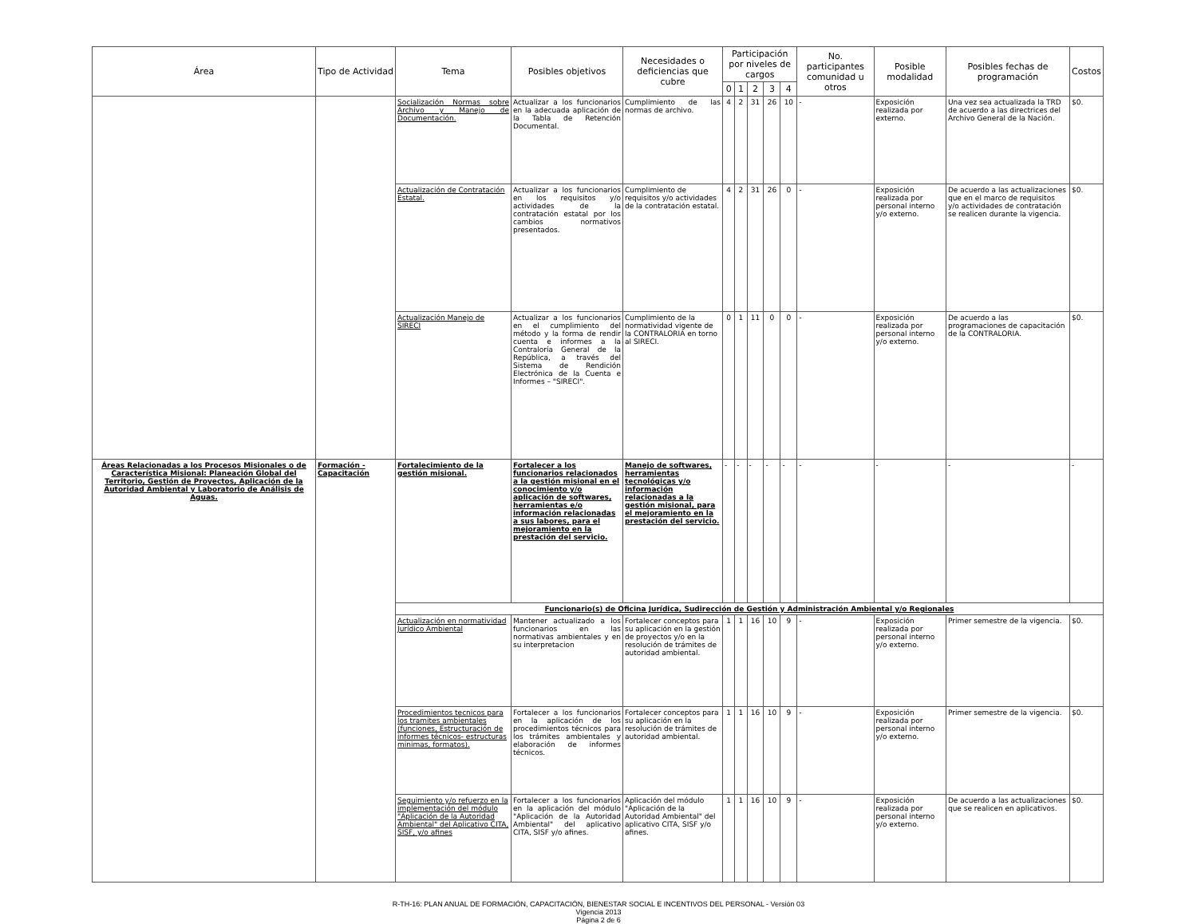| Área | Tipo de Actividad | Tema | Posibles objetivos | Necesidades o deficiencias que cubre | Participación por niveles de cargos | | | | | No. participantes comunidad u otros | Posible modalidad | Posibles fechas de programación | Costos |
| --- | --- | --- | --- | --- | --- | --- | --- | --- | --- | --- | --- | --- | --- |
| | | | | | 0 | 1 | 2 | 3 | 4 | | | | |
| | | Socialización Normas sobre Archivo y Manejo de Documentación. | Actualizar a los funcionarios en la adecuada aplicación de la Tabla de Retención Documental. | Cumplimiento de las normas de archivo. | 4 | 2 | 31 | 26 | 10 | - | Exposición realizada por externo. | Una vez sea actualizada la TRD de acuerdo a las directrices del Archivo General de la Nación. | $0. |
| | | Actualización de Contratación Estatal. | Actualizar a los funcionarios en los requisitos y/o actividades de la contratación estatal por los cambios normativos presentados. | Cumplimiento de requisitos y/o actividades de la contratación estatal. | 4 | 2 | 31 | 26 | 0 | - | Exposición realizada por personal interno y/o externo. | De acuerdo a las actualizaciones que en el marco de requisitos y/o actividades de contratación se realicen durante la vigencia. | $0. |
| | | Actualización Manejo de SIRECI | Actualizar a los funcionarios en el cumplimiento del método y la forma de rendir cuenta e informes a la Contraloría General de la República, a través del Sistema de Rendición Electrónica de la Cuenta e Informes – "SIRECI". | Cumplimiento de la normatividad vigente de la CONTRALORIA en torno al SIRECI. | 0 | 1 | 11 | 0 | 0 | - | Exposición realizada por personal interno y/o externo. | De acuerdo a las programaciones de capacitación de la CONTRALORIA. | $0. |
| Áreas Relacionadas a los Procesos Misionales o de Característica Misional: Planeación Global del Territorio, Gestión de Proyectos, Aplicación de la Autoridad Ambiental y Laboratorio de Análisis de Aguas. | Formación - Capacitación | Fortalecimiento de la gestión misional. | Fortalecer a los funcionarios relacionados a la gestión misional en el conocimiento y/o aplicación de softwares, herramientas e/o información relacionadas a sus labores, para el mejoramiento en la prestación del servicio. | Manejo de softwares, herramientas tecnológicas y/o información relacionadas a la gestión misional, para el mejoramiento en la prestación del servicio. | - | - | - | - | - | - | - | - | - |
| | | Funcionario(s) de Oficina Jurídica, Sudirección de Gestión y Administración Ambiental y/o Regionales | | | | | | | | | | | |
| | | Actualización en normatividad Jurídico Ambiental | Mantener actualizado a los funcionarios en las normativas ambientales y en su interpretacion | Fortalecer conceptos para su aplicación en la gestión de proyectos y/o en la resolución de trámites de autoridad ambiental. | 1 | 1 | 16 | 10 | 9 | - | Exposición realizada por personal interno y/o externo. | Primer semestre de la vigencia. | $0. |
| | | Procedimientos tecnicos para los tramites ambientales (funciones, Estructuración de informes técnicos- estructuras minimas, formatos). | Fortalecer a los funcionarios en la aplicación de los procedimientos técnicos para los trámites ambientales y elaboración de informes técnicos. | Fortalecer conceptos para su aplicación en la resolución de trámites de autoridad ambiental. | 1 | 1 | 16 | 10 | 9 | - | Exposición realizada por personal interno y/o externo. | Primer semestre de la vigencia. | $0. |
| | | Seguimiento y/o refuerzo en la implementación del módulo "Aplicación de la Autoridad Ambiental" del Aplicativo CITA, SISF, y/o afines | Fortalecer a los funcionarios en la aplicación del módulo "Aplicación de la Autoridad Ambiental" del aplicativo CITA, SISF y/o afines. | Aplicación del módulo "Aplicación de la Autoridad Ambiental" del aplicativo CITA, SISF y/o afines. | 1 | 1 | 16 | 10 | 9 | - | Exposición realizada por personal interno y/o externo. | De acuerdo a las actualizaciones que se realicen en aplicativos. | $0. |
R-TH-16: PLAN ANUAL DE FORMACIÓN, CAPACITACIÓN, BIENESTAR SOCIAL E INCENTIVOS DEL PERSONAL - Versión 03
Vigencia 2013
Página 2 de 6